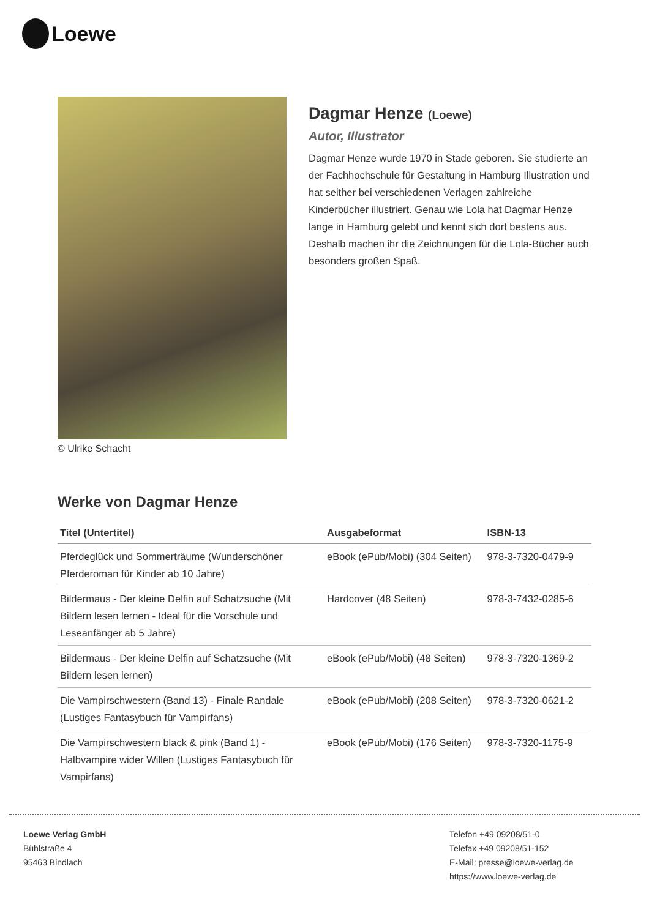Loewe
© Ulrike Schacht
Dagmar Henze (Loewe)
Autor, Illustrator
Dagmar Henze wurde 1970 in Stade geboren. Sie studierte an der Fachhochschule für Gestaltung in Hamburg Illustration und hat seither bei verschiedenen Verlagen zahlreiche Kinderbücher illustriert. Genau wie Lola hat Dagmar Henze lange in Hamburg gelebt und kennt sich dort bestens aus. Deshalb machen ihr die Zeichnungen für die Lola-Bücher auch besonders großen Spaß.
Werke von Dagmar Henze
| Titel (Untertitel) | Ausgabeformat | ISBN-13 |
| --- | --- | --- |
| Pferdeglück und Sommerträume (Wunderschöner Pferderoman für Kinder ab 10 Jahre) | eBook (ePub/Mobi) (304 Seiten) | 978-3-7320-0479-9 |
| Bildermaus - Der kleine Delfin auf Schatzsuche (Mit Bildern lesen lernen - Ideal für die Vorschule und Leseanfänger ab 5 Jahre) | Hardcover (48 Seiten) | 978-3-7432-0285-6 |
| Bildermaus - Der kleine Delfin auf Schatzsuche (Mit Bildern lesen lernen) | eBook (ePub/Mobi) (48 Seiten) | 978-3-7320-1369-2 |
| Die Vampirschwestern (Band 13) - Finale Randale (Lustiges Fantasybuch für Vampirfans) | eBook (ePub/Mobi) (208 Seiten) | 978-3-7320-0621-2 |
| Die Vampirschwestern black & pink (Band 1) - Halbvampire wider Willen (Lustiges Fantasybuch für Vampirfans) | eBook (ePub/Mobi) (176 Seiten) | 978-3-7320-1175-9 |
Loewe Verlag GmbH
Bühlstraße 4
95463 Bindlach
Telefon +49 09208/51-0
Telefax +49 09208/51-152
E-Mail: presse@loewe-verlag.de
https://www.loewe-verlag.de